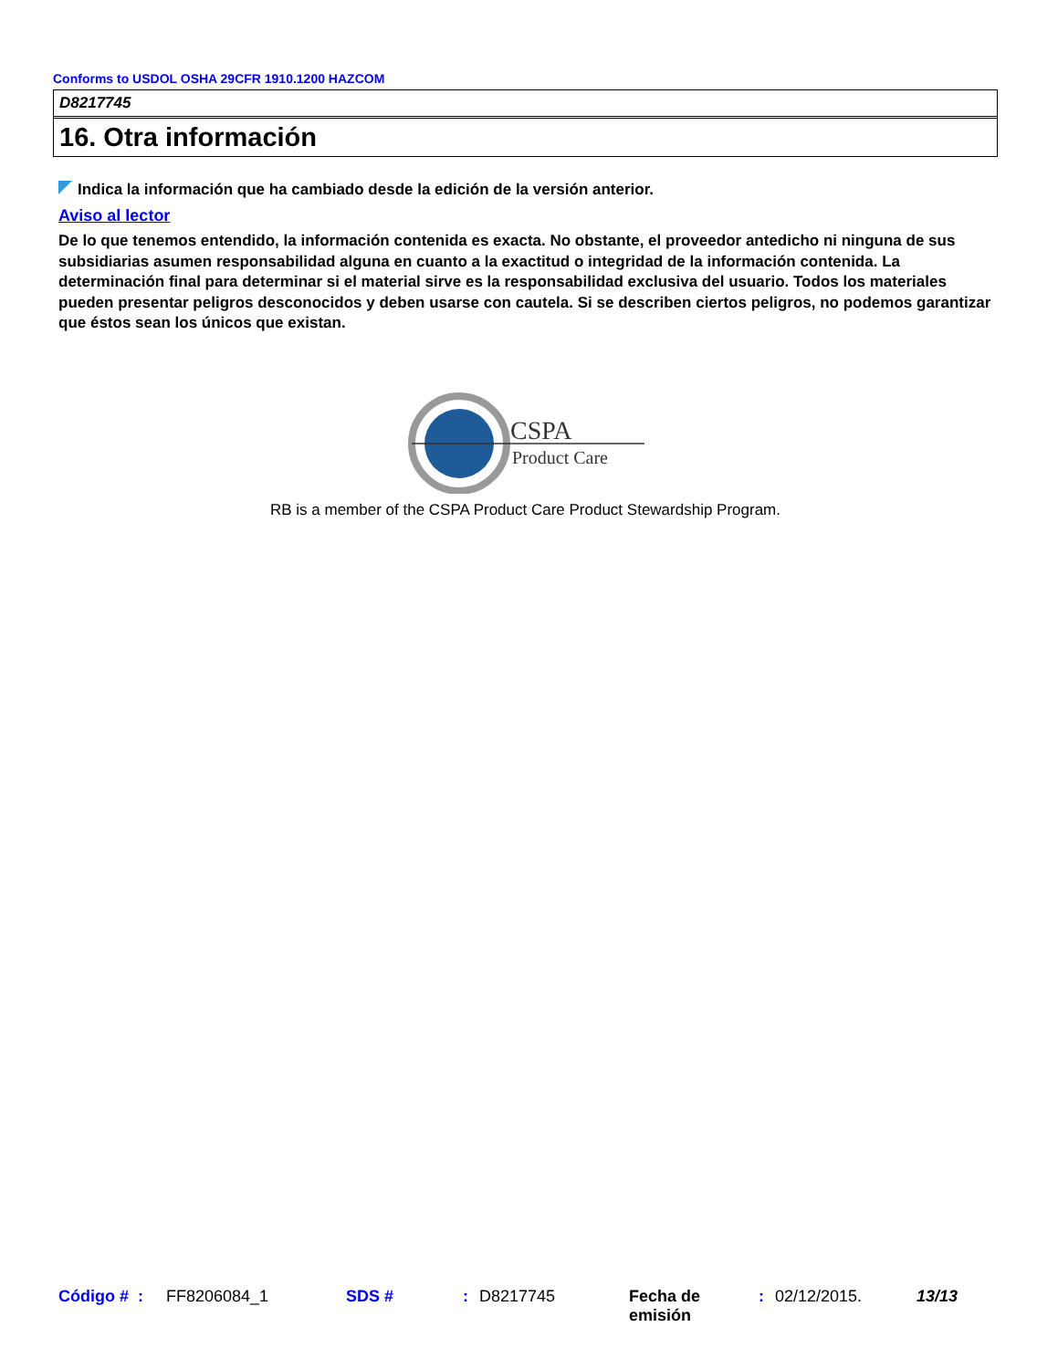Conforms to USDOL OSHA 29CFR 1910.1200 HAZCOM
D8217745
16. Otra información
Indica la información que ha cambiado desde la edición de la versión anterior.
Aviso al lector
De lo que tenemos entendido, la información contenida es exacta. No obstante, el proveedor antedicho ni ninguna de sus subsidiarias asumen responsabilidad alguna en cuanto a la exactitud o integridad de la información contenida. La determinación final para determinar si el material sirve es la responsabilidad exclusiva del usuario. Todos los materiales pueden presentar peligros desconocidos y deben usarse con cautela. Si se describen ciertos peligros, no podemos garantizar que éstos sean los únicos que existan.
CSPA
Product Care
RB is a member of the CSPA Product Care Product Stewardship Program.
Código # : FF8206084_1 SDS #: D8217745 Fecha de emisión: 02/12/2015. 13/13